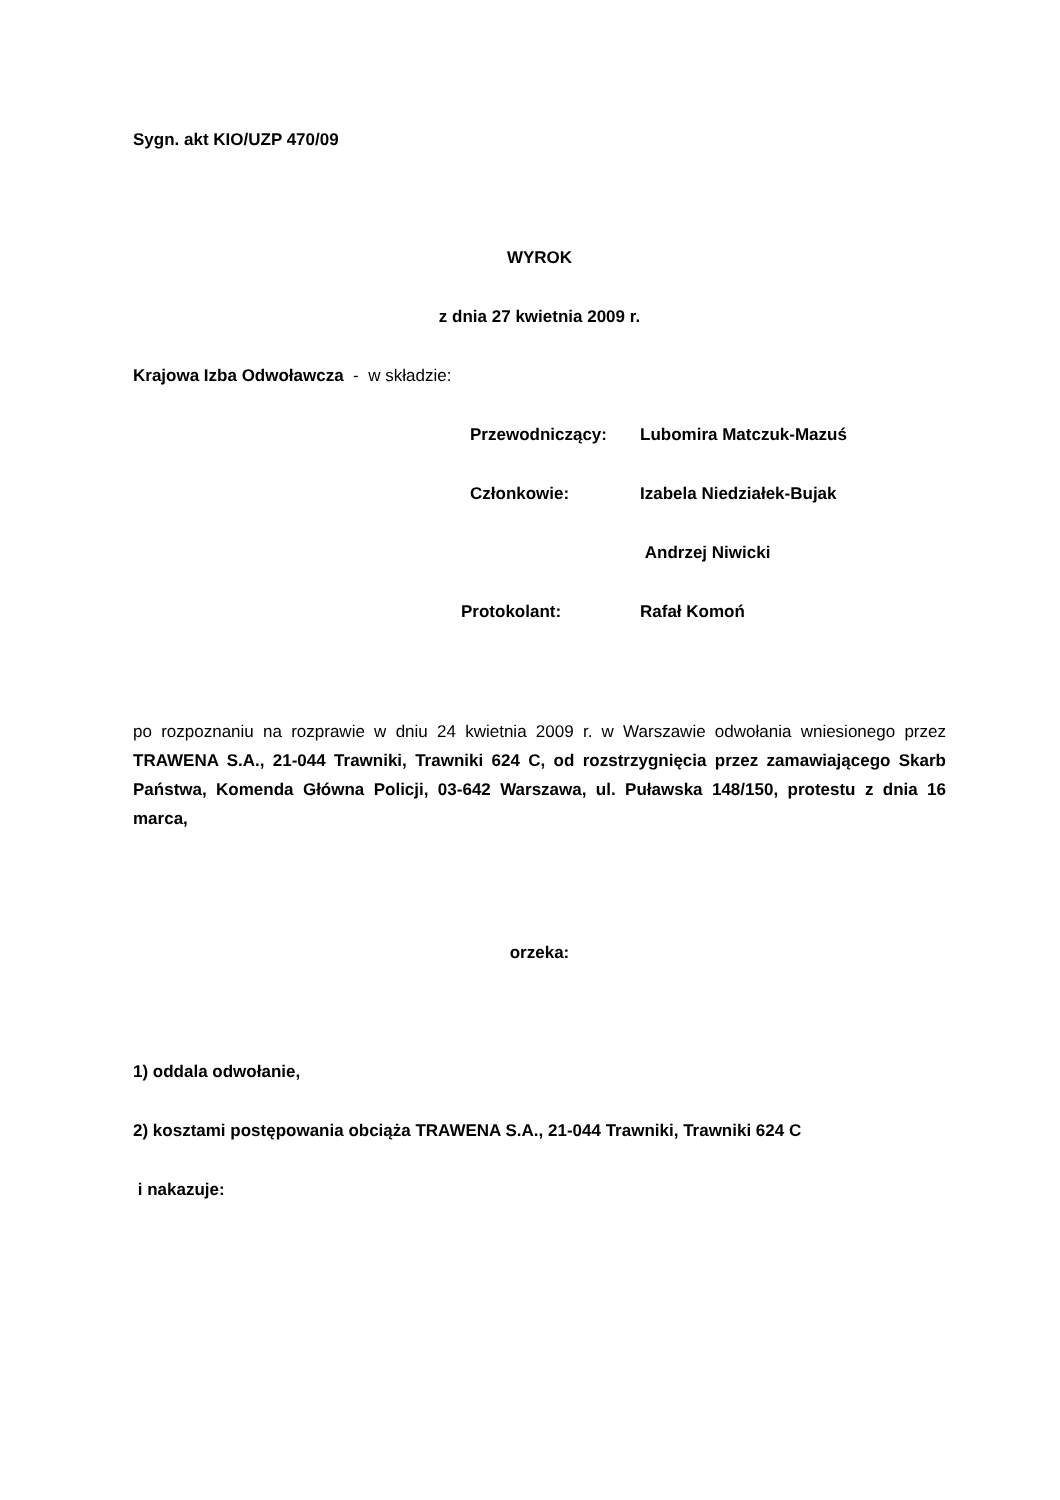Sygn. akt KIO/UZP 470/09
WYROK
z dnia 27 kwietnia 2009 r.
Krajowa Izba Odwoławcza - w składzie:
Przewodniczący: Lubomira Matczuk-Mazuś
Członkowie: Izabela Niedziałek-Bujak
Andrzej Niwicki
Protokolant: Rafał Komoń
po rozpoznaniu na rozprawie w dniu 24 kwietnia 2009 r. w Warszawie odwołania wniesionego przez TRAWENA S.A., 21-044 Trawniki, Trawniki 624 C, od rozstrzygnięcia przez zamawiającego Skarb Państwa, Komenda Główna Policji, 03-642 Warszawa, ul. Puławska 148/150, protestu z dnia 16 marca,
orzeka:
1) oddala odwołanie,
2) kosztami postępowania obciąża TRAWENA S.A., 21-044 Trawniki, Trawniki 624 C
i nakazuje: